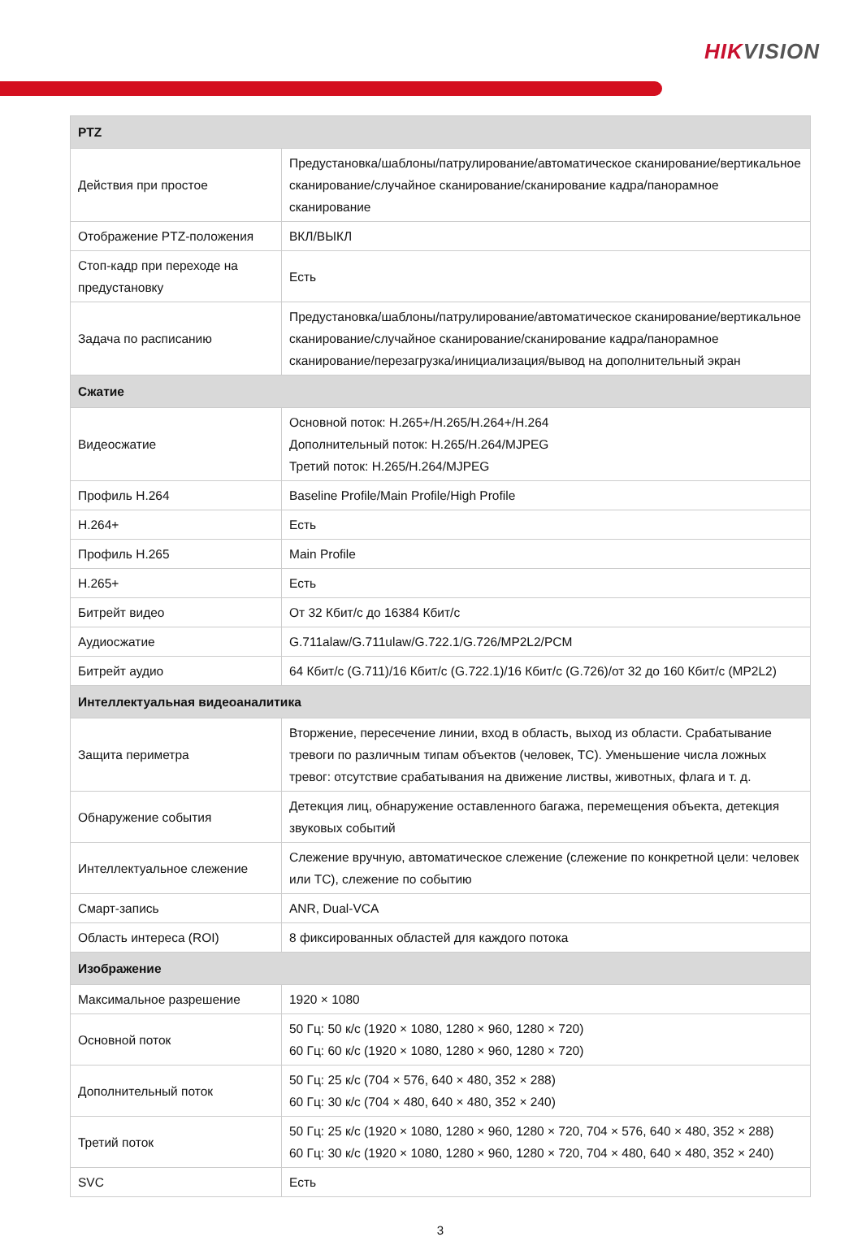HIKVISION
| PTZ | |
| --- | --- |
| Действия при простое | Предустановка/шаблоны/патрулирование/автоматическое сканирование/вертикальное сканирование/случайное сканирование/сканирование кадра/панорамное сканирование |
| Отображение PTZ-положения | ВКЛ/ВЫКЛ |
| Стоп-кадр при переходе на предустановку | Есть |
| Задача по расписанию | Предустановка/шаблоны/патрулирование/автоматическое сканирование/вертикальное сканирование/случайное сканирование/сканирование кадра/панорамное сканирование/перезагрузка/инициализация/вывод на дополнительный экран |
| Сжатие | |
| Видеосжатие | Основной поток: H.265+/H.265/H.264+/H.264 Дополнительный поток: H.265/H.264/MJPEG Третий поток: H.265/H.264/MJPEG |
| Профиль H.264 | Baseline Profile/Main Profile/High Profile |
| H.264+ | Есть |
| Профиль H.265 | Main Profile |
| H.265+ | Есть |
| Битрейт видео | От 32 Кбит/с до 16384 Кбит/с |
| Аудиосжатие | G.711alaw/G.711ulaw/G.722.1/G.726/MP2L2/PCM |
| Битрейт аудио | 64 Кбит/с (G.711)/16 Кбит/с (G.722.1)/16 Кбит/с (G.726)/от 32 до 160 Кбит/с (MP2L2) |
| Интеллектуальная видеоаналитика | |
| Защита периметра | Вторжение, пересечение линии, вход в область, выход из области. Срабатывание тревоги по различным типам объектов (человек, ТС). Уменьшение числа ложных тревог: отсутствие срабатывания на движение листвы, животных, флага и т. д. |
| Обнаружение события | Детекция лиц, обнаружение оставленного багажа, перемещения объекта, детекция звуковых событий |
| Интеллектуальное слежение | Слежение вручную, автоматическое слежение (слежение по конкретной цели: человек или ТС), слежение по событию |
| Смарт-запись | ANR, Dual-VCA |
| Область интереса (ROI) | 8 фиксированных областей для каждого потока |
| Изображение | |
| Максимальное разрешение | 1920 × 1080 |
| Основной поток | 50 Гц: 50 к/с (1920 × 1080, 1280 × 960, 1280 × 720) 60 Гц: 60 к/с (1920 × 1080, 1280 × 960, 1280 × 720) |
| Дополнительный поток | 50 Гц: 25 к/с (704 × 576, 640 × 480, 352 × 288) 60 Гц: 30 к/с (704 × 480, 640 × 480, 352 × 240) |
| Третий поток | 50 Гц: 25 к/с (1920 × 1080, 1280 × 960, 1280 × 720, 704 × 576, 640 × 480, 352 × 288) 60 Гц: 30 к/с (1920 × 1080, 1280 × 960, 1280 × 720, 704 × 480, 640 × 480, 352 × 240) |
| SVC | Есть |
3